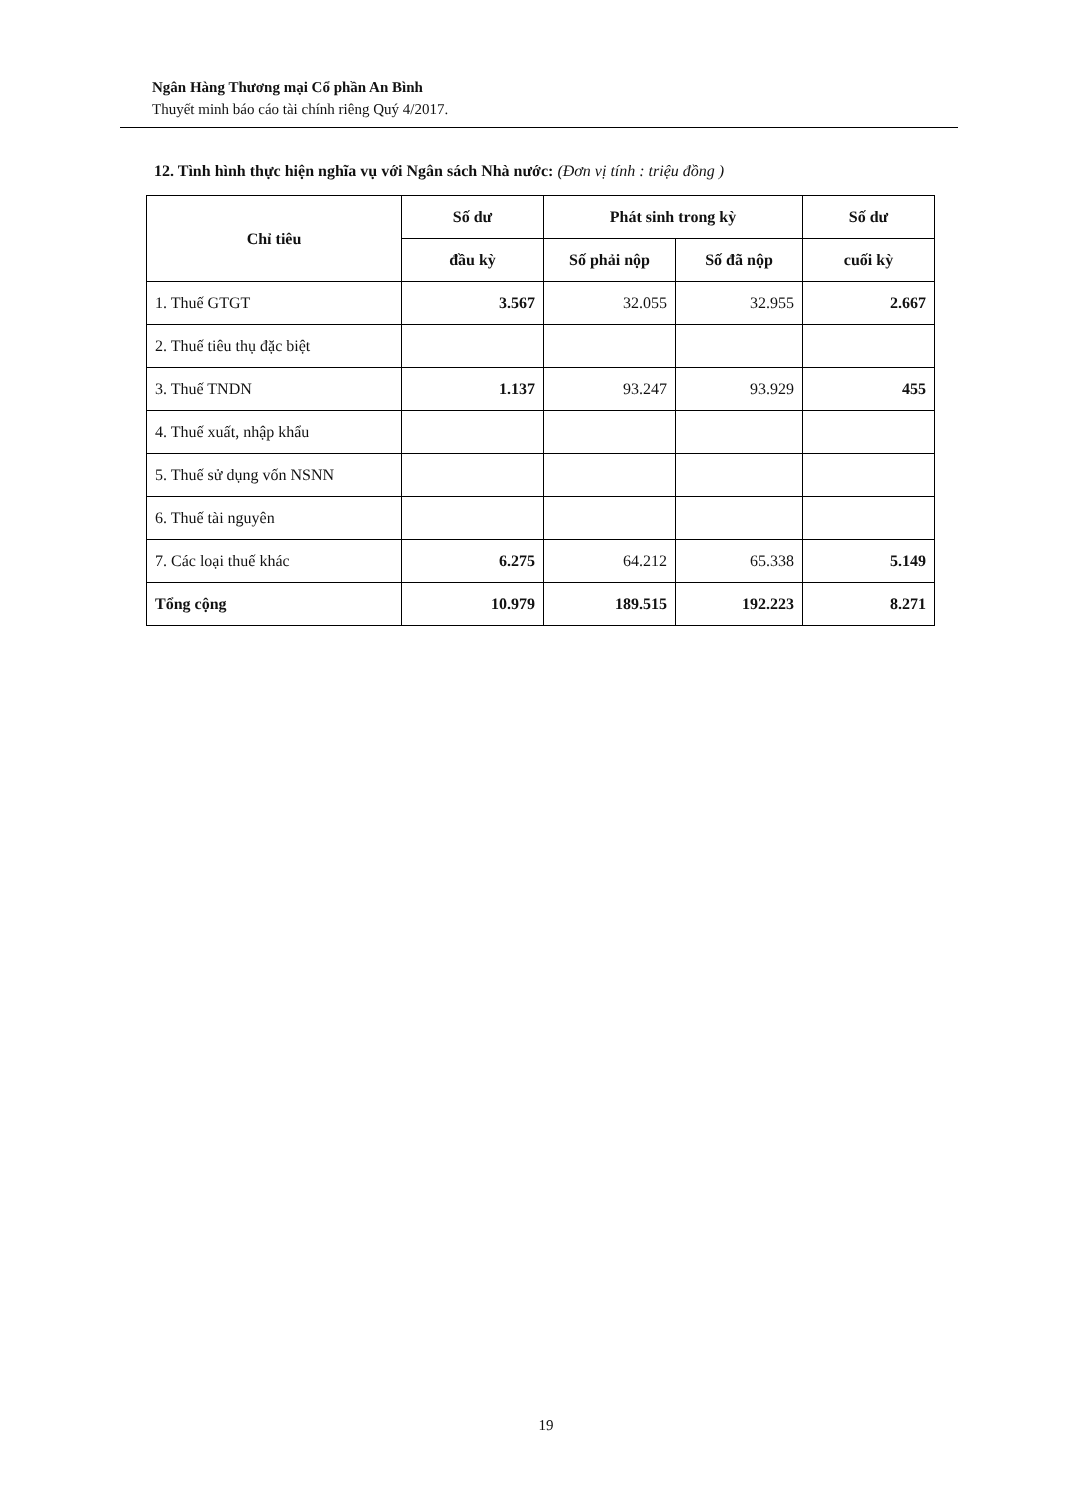Ngân Hàng Thương mại Cổ phần An Bình
Thuyết minh báo cáo tài chính riêng Quý 4/2017.
12. Tình hình thực hiện nghĩa vụ với Ngân sách Nhà nước: (Đơn vị tính : triệu đồng )
| Chỉ tiêu | Số dư | Phát sinh trong kỳ | | Số dư |
| --- | --- | --- | --- | --- |
| | đầu kỳ | Số phải nộp | Số đã nộp | cuối kỳ |
| 1. Thuế GTGT | 3.567 | 32.055 | 32.955 | 2.667 |
| 2. Thuế tiêu thụ đặc biệt | | | | |
| 3. Thuế TNDN | 1.137 | 93.247 | 93.929 | 455 |
| 4. Thuế xuất, nhập khẩu | | | | |
| 5. Thuế sử dụng vốn NSNN | | | | |
| 6. Thuế tài nguyên | | | | |
| 7. Các loại thuế khác | 6.275 | 64.212 | 65.338 | 5.149 |
| Tổng cộng | 10.979 | 189.515 | 192.223 | 8.271 |
19